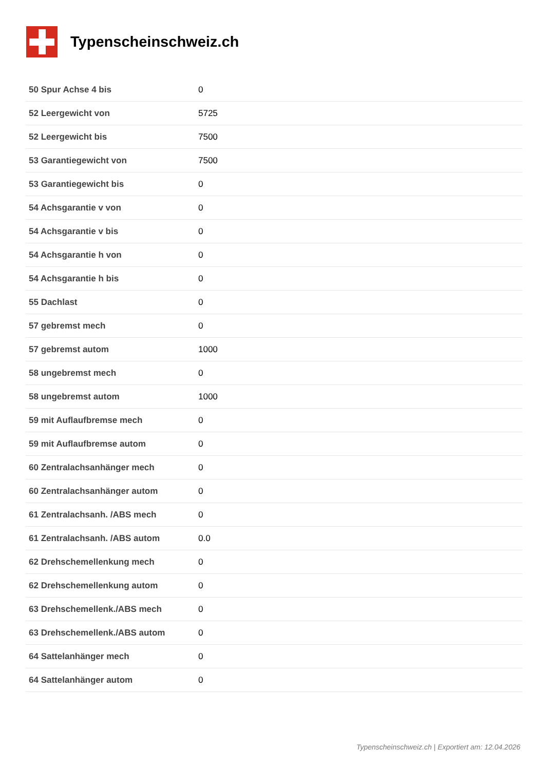Typenscheinschweiz.ch
| 50 Spur Achse 4 bis | 0 |
| 52 Leergewicht von | 5725 |
| 52 Leergewicht bis | 7500 |
| 53 Garantiegewicht von | 7500 |
| 53 Garantiegewicht bis | 0 |
| 54 Achsgarantie v von | 0 |
| 54 Achsgarantie v bis | 0 |
| 54 Achsgarantie h von | 0 |
| 54 Achsgarantie h bis | 0 |
| 55 Dachlast | 0 |
| 57 gebremst mech | 0 |
| 57 gebremst autom | 1000 |
| 58 ungebremst mech | 0 |
| 58 ungebremst autom | 1000 |
| 59 mit Auflaufbremse mech | 0 |
| 59 mit Auflaufbremse autom | 0 |
| 60 Zentralachsanhänger mech | 0 |
| 60 Zentralachsanhänger autom | 0 |
| 61 Zentralachsanh. /ABS mech | 0 |
| 61 Zentralachsanh. /ABS autom | 0.0 |
| 62 Drehschemellenkung mech | 0 |
| 62 Drehschemellenkung autom | 0 |
| 63 Drehschemellenk./ABS mech | 0 |
| 63 Drehschemellenk./ABS autom | 0 |
| 64 Sattelanhänger mech | 0 |
| 64 Sattelanhänger autom | 0 |
Typenscheinschweiz.ch | Exportiert am: 12.04.2026